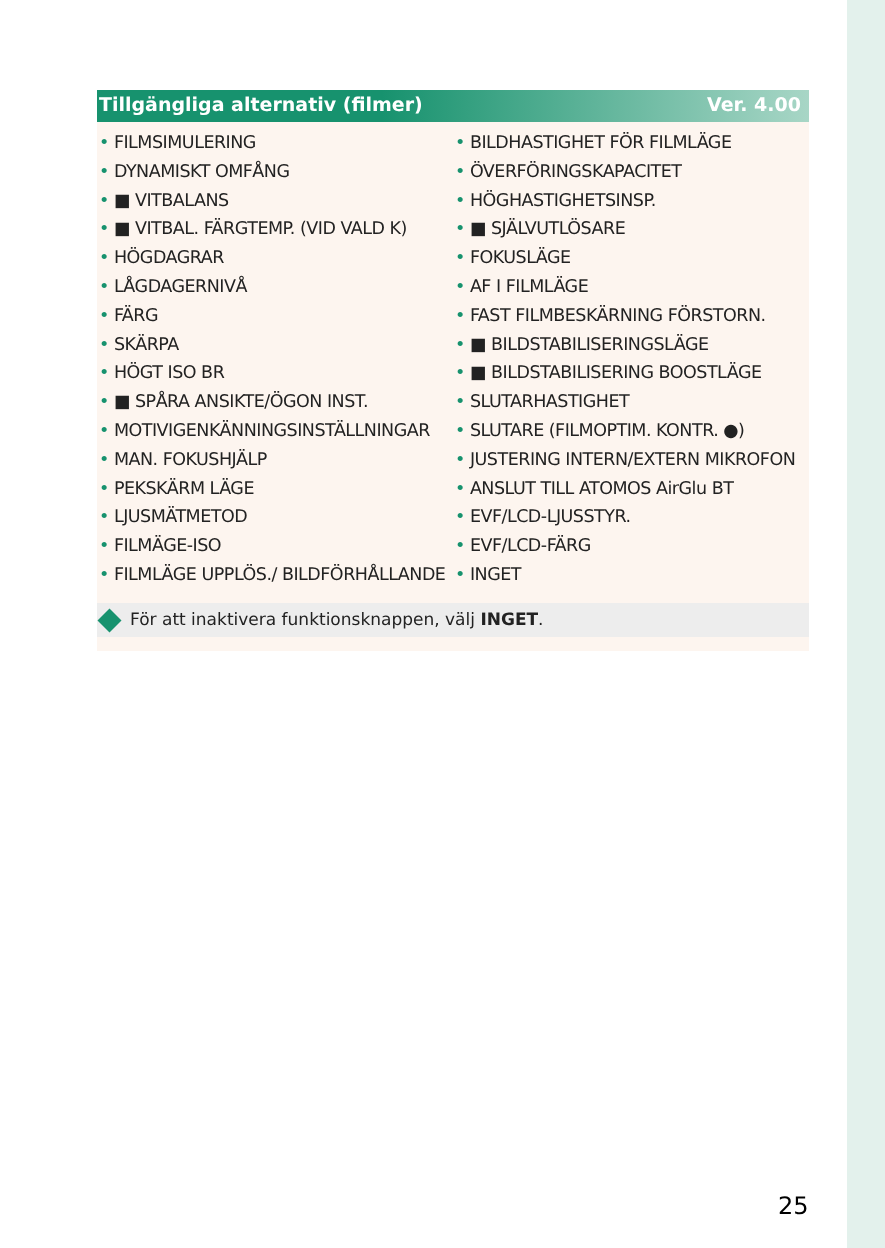Tillgängliga alternativ (filmer) Ver. 4.00
• FILMSIMULERING
• DYNAMISKT OMFÅNG
• ■ VITBALANS
• ■ VITBAL. FÄRGTEMP. (VID VALD K)
• HÖGDAGRAR
• LÅGDAGERNIVÅ
• FÄRG
• SKÄRPA
• HÖGT ISO BR
• ■ SPÅRA ANSIKTE/ÖGON INST.
• MOTIVIGENKÄNNINGSINSTÄLLNINGAR
• MAN. FOKUSHJÄLP
• PEKSKÄRM LÄGE
• LJUSMÄTMETOD
• FILMÄGE-ISO
• FILMLÄGE UPPLÖS./ BILDFÖRHÅLLANDE
• BILDHASTIGHET FÖR FILMLÄGE
• ÖVERFÖRINGSKAPACITET
• HÖGHASTIGHETSINSP.
• ■ SJÄLVUTLÖSARE
• FOKUSLÄGE
• AF I FILMLÄGE
• FAST FILMBESKÄRNING FÖRSTORN.
• ■ BILDSTABILISERINGSLÄGE
• ■ BILDSTABILISERING BOOSTLÄGE
• SLUTARHASTIGHET
• SLUTARE (FILMOPTIM. KONTR. ●)
• JUSTERING INTERN/EXTERN MIKROFON
• ANSLUT TILL ATOMOS AirGlu BT
• EVF/LCD-LJUSSTYR.
• EVF/LCD-FÄRG
• INGET
För att inaktivera funktionsknappen, välj INGET.
25